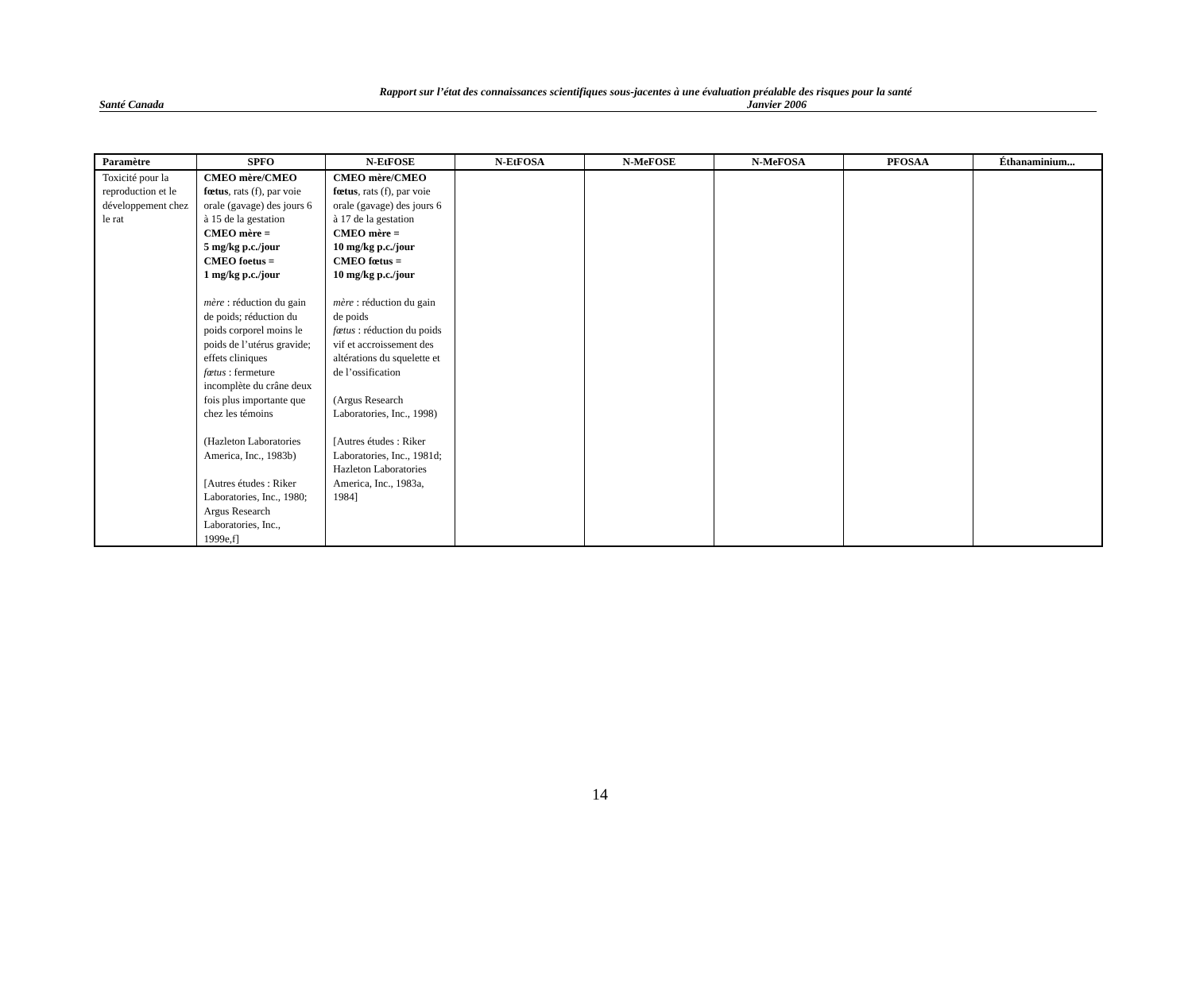Rapport sur l’état des connaissances scientifiques sous-jacentes à une évaluation préalable des risques pour la santé
Santé Canada Janvier 2006
| Paramètre | SPFO | N-EtFOSE | N-EtFOSA | N-MeFOSE | N-MeFOSA | PFOSAA | Éthanaminium... |
| --- | --- | --- | --- | --- | --- | --- | --- |
| Toxicité pour la reproduction et le développement chez le rat | CMEO mère/CMEO fœtus , rats (f), par voie orale (gavage) des jours 6 à 15 de la gestation CMEO mère = 5 mg/kg p.c./jour CMEO foetus = 1 mg/kg p.c./jour mère : réduction du gain de poids; réduction du poids corporel moins le poids de l’utérus gravide; effets cliniques fœtus : fermeture incomplète du crâne deux fois plus importante que chez les témoins (Hazleton Laboratories America, Inc., 1983b) [Autres études : Riker Laboratories, Inc., 1980; Argus Research Laboratories, Inc., 1999e,f] | CMEO mère/CMEO fœtus , rats (f), par voie orale (gavage) des jours 6 à 17 de la gestation CMEO mère = 10 mg/kg p.c./jour CMEO fœtus = 10 mg/kg p.c./jour mère : réduction du gain de poids fœtus : réduction du poids vif et accroissement des altérations du squelette et de l’ossification (Argus Research Laboratories, Inc., 1998) [Autres études : Riker Laboratories, Inc., 1981d; Hazleton Laboratories America, Inc., 1983a, 1984] | | | | | |
14